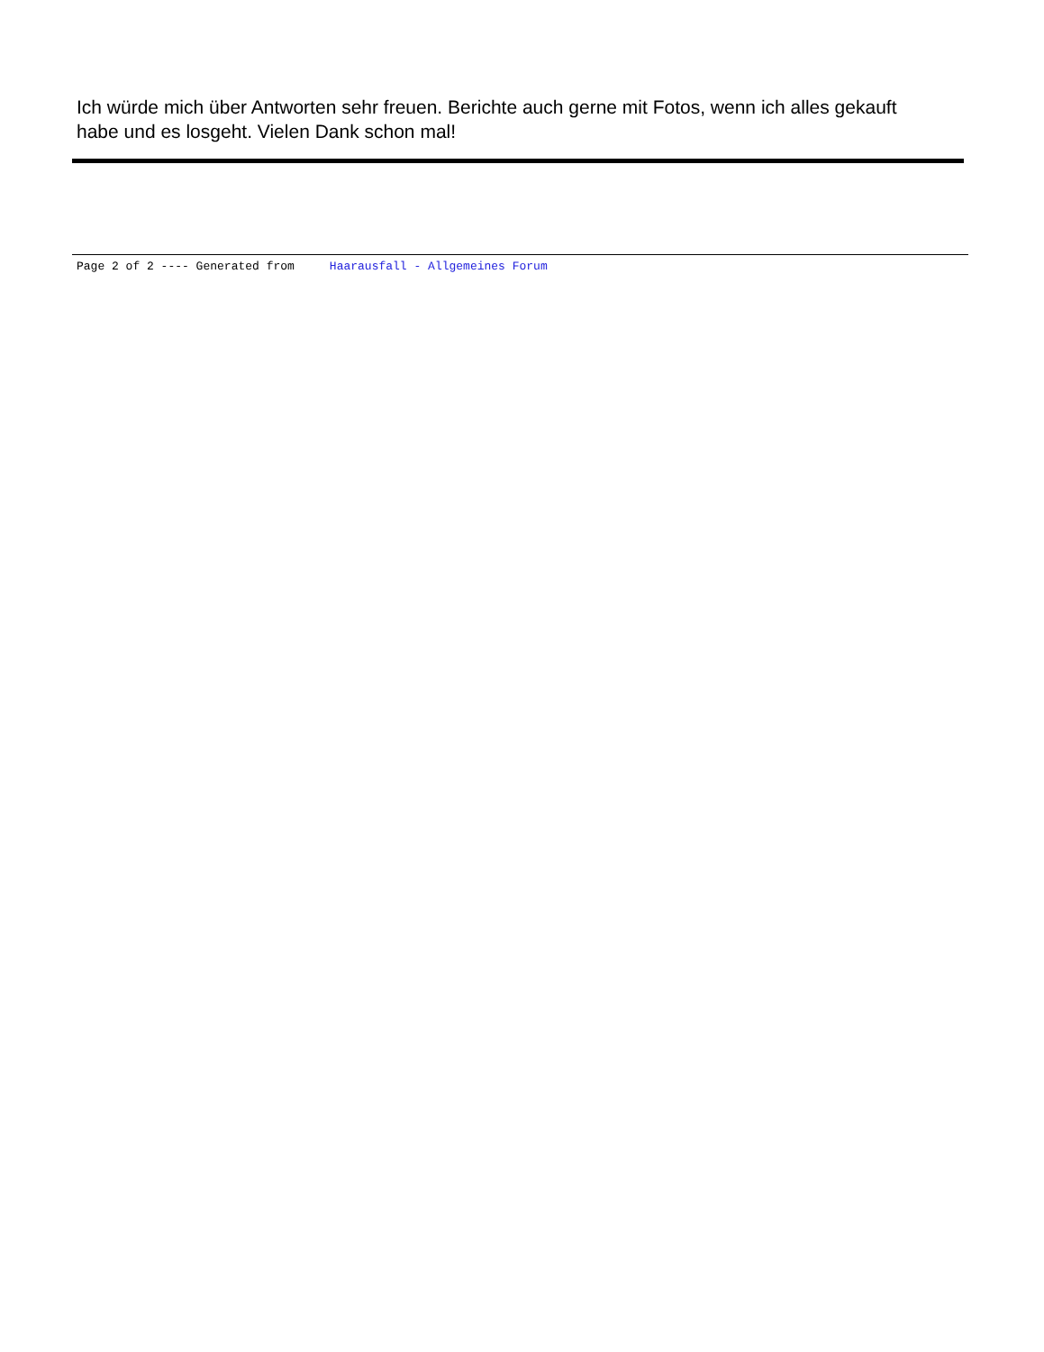Ich würde mich über Antworten sehr freuen. Berichte auch gerne mit Fotos, wenn ich alles gekauft habe und es losgeht. Vielen Dank schon mal!
Page 2 of 2 ---- Generated from Haarausfall - Allgemeines Forum